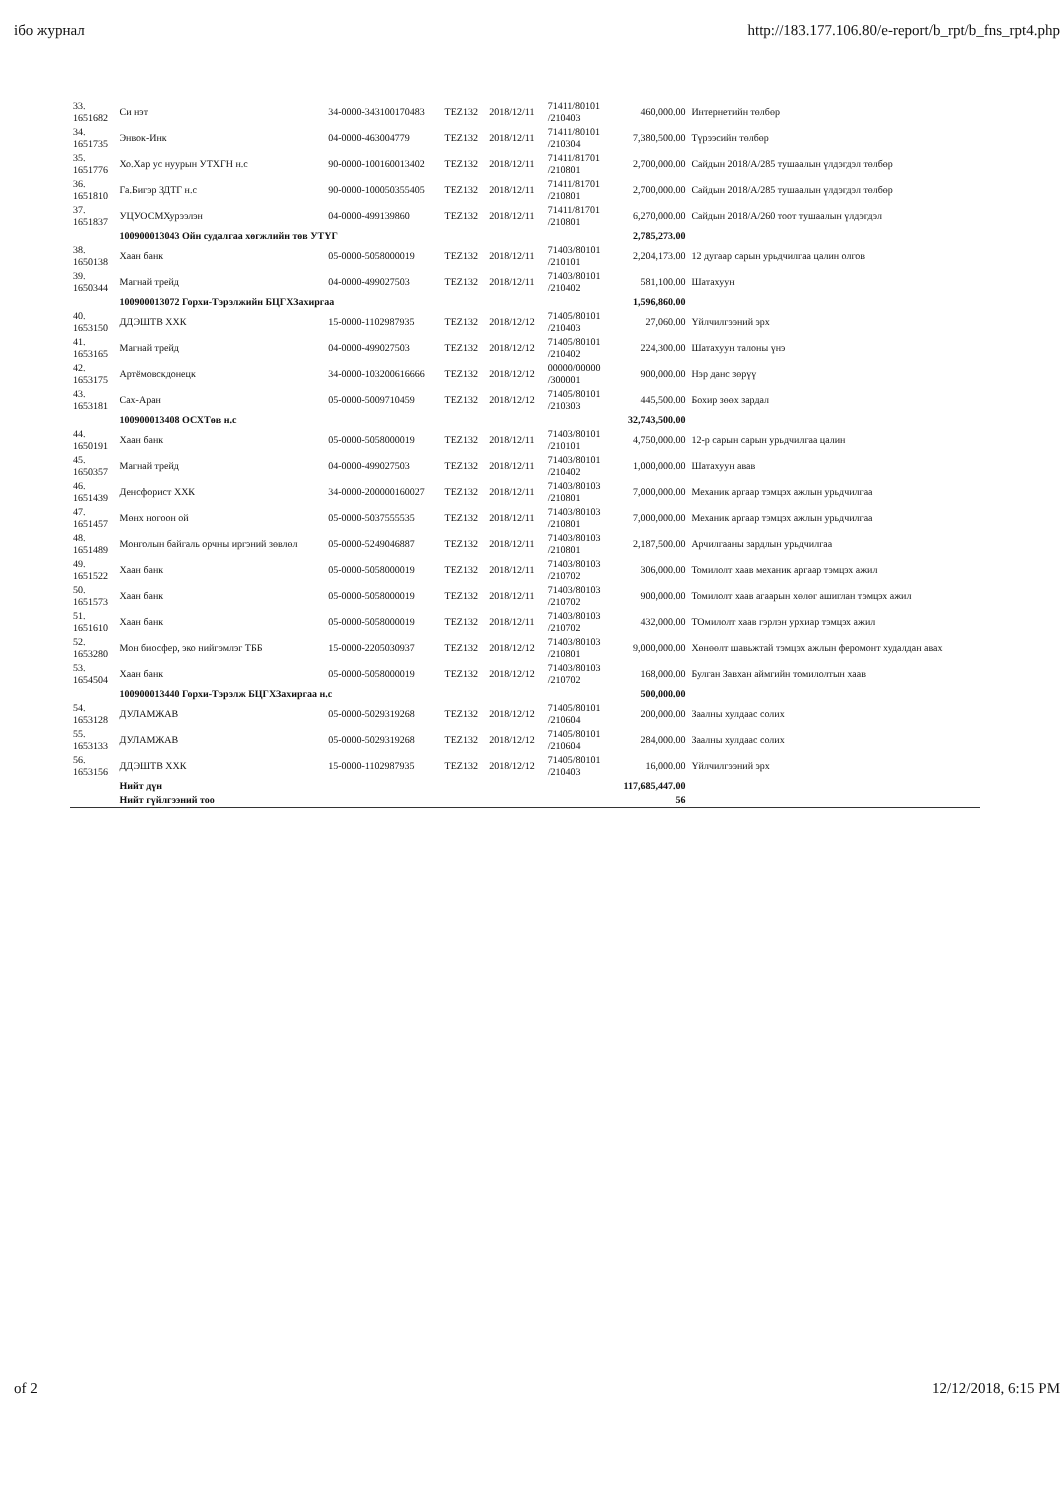ібо журнал http://183.177.106.80/e-report/b_rpt/b_fns_rpt4.php
| 33. 1651682 | Си нэт | 34-0000-343100170483 | TEZ132 | 2018/12/11 | 71411/80101 /210403 | 460,000.00 | Интернетийн төлбөр |
| 34. 1651735 | Энвок-Инк | 04-0000-463004779 | TEZ132 | 2018/12/11 | 71411/80101 /210304 | 7,380,500.00 | Түрээсийн төлбөр |
| 35. 1651776 | Хо.Хар ус нуурын УТХГН н.с | 90-0000-100160013402 | TEZ132 | 2018/12/11 | 71411/81701 /210801 | 2,700,000.00 | Сайдын 2018/А/285 тушаалын үлдэгдэл төлбөр |
| 36. 1651810 | Га.Бигэр ЗДТГ н.с | 90-0000-100050355405 | TEZ132 | 2018/12/11 | 71411/81701 /210801 | 2,700,000.00 | Сайдын 2018/А/285 тушаалын үлдэгдэл төлбөр |
| 37. 1651837 | УЦУОСМХурээлэн | 04-0000-499139860 | TEZ132 | 2018/12/11 | 71411/81701 /210801 | 6,270,000.00 | Сайдын 2018/А/260 тоот тушаалын үлдэгдэл |
| | 100900013043 Ойн судалгаа хөгжлийн төв УТҮГ | | | | | 2,785,273.00 | |
| 38. 1650138 | Хаан банк | 05-0000-5058000019 | TEZ132 | 2018/12/11 | 71403/80101 /210101 | 2,204,173.00 | 12 дугаар сарын урьдчилгаа цалин олгов |
| 39. 1650344 | Магнай трейд | 04-0000-499027503 | TEZ132 | 2018/12/11 | 71403/80101 /210402 | 581,100.00 | Шатахуун |
| | 100900013072 Горхи-Тэрэлжийн БЦГХЗахиргаа | | | | | 1,596,860.00 | |
| 40. 1653150 | ДДЭШТВ ХХК | 15-0000-1102987935 | TEZ132 | 2018/12/12 | 71405/80101 /210403 | 27,060.00 | Үйлчилгээний эрх |
| 41. 1653165 | Магнай трейд | 04-0000-499027503 | TEZ132 | 2018/12/12 | 71405/80101 /210402 | 224,300.00 | Шатахуун талоны үнэ |
| 42. 1653175 | Артёмовскдонецк | 34-0000-103200616666 | TEZ132 | 2018/12/12 | 00000/00000 /300001 | 900,000.00 | Нэр данс зөрүү |
| 43. 1653181 | Сах-Аран | 05-0000-5009710459 | TEZ132 | 2018/12/12 | 71405/80101 /210303 | 445,500.00 | Бохир зөөх зардал |
| | 100900013408 ОСХТөв н.с | | | | | 32,743,500.00 | |
| 44. 1650191 | Хаан банк | 05-0000-5058000019 | TEZ132 | 2018/12/11 | 71403/80101 /210101 | 4,750,000.00 | 12-р сарын сарын урьдчилгаа цалин |
| 45. 1650357 | Магнай трейд | 04-0000-499027503 | TEZ132 | 2018/12/11 | 71403/80101 /210402 | 1,000,000.00 | Шатахуун авав |
| 46. 1651439 | Денсфорист ХХК | 34-0000-200000160027 | TEZ132 | 2018/12/11 | 71403/80103 /210801 | 7,000,000.00 | Механик аргаар тэмцэх ажлын урьдчилгаа |
| 47. 1651457 | Мөнх ногоон ой | 05-0000-5037555535 | TEZ132 | 2018/12/11 | 71403/80103 /210801 | 7,000,000.00 | Механик аргаар тэмцэх ажлын урьдчилгаа |
| 48. 1651489 | Монголын байгаль орчны иргэний зөвлөл | 05-0000-5249046887 | TEZ132 | 2018/12/11 | 71403/80103 /210801 | 2,187,500.00 | Арчилгааны зардлын урьдчилгаа |
| 49. 1651522 | Хаан банк | 05-0000-5058000019 | TEZ132 | 2018/12/11 | 71403/80103 /210702 | 306,000.00 | Томилолт хаав механик аргаар тэмцэх ажил |
| 50. 1651573 | Хаан банк | 05-0000-5058000019 | TEZ132 | 2018/12/11 | 71403/80103 /210702 | 900,000.00 | Томилолт хаав агаарын хөлөг ашиглан тэмцэх ажил |
| 51. 1651610 | Хаан банк | 05-0000-5058000019 | TEZ132 | 2018/12/11 | 71403/80103 /210702 | 432,000.00 | ТОмилолт хаав гэрлэн урхиар тэмцэх ажил |
| 52. 1653280 | Мон биосфер, эко нийгэмлэг ТББ | 15-0000-2205030937 | TEZ132 | 2018/12/12 | 71403/80103 /210801 | 9,000,000.00 | Хөнөөлт шавьжтай тэмцэх ажлын феромонт худалдан авах |
| 53. 1654504 | Хаан банк | 05-0000-5058000019 | TEZ132 | 2018/12/12 | 71403/80103 /210702 | 168,000.00 | Булган Завхан аймгийн томилолтын хаав |
| | 100900013440 Горхи-Тэрэлж БЦГХЗахиргаа н.с | | | | | 500,000.00 | |
| 54. 1653128 | ДУЛАМЖАВ | 05-0000-5029319268 | TEZ132 | 2018/12/12 | 71405/80101 /210604 | 200,000.00 | Заалны хулдаас солих |
| 55. 1653133 | ДУЛАМЖАВ | 05-0000-5029319268 | TEZ132 | 2018/12/12 | 71405/80101 /210604 | 284,000.00 | Заалны хулдаас солих |
| 56. 1653156 | ДДЭШТВ ХХК | 15-0000-1102987935 | TEZ132 | 2018/12/12 | 71405/80101 /210403 | 16,000.00 | Үйлчилгээний эрх |
| | Нийт дүн | | | | | 117,685,447.00 | |
| | Нийт гүйлгээний тоо | | | | | 56 | |
of 2 12/12/2018, 6:15 PM